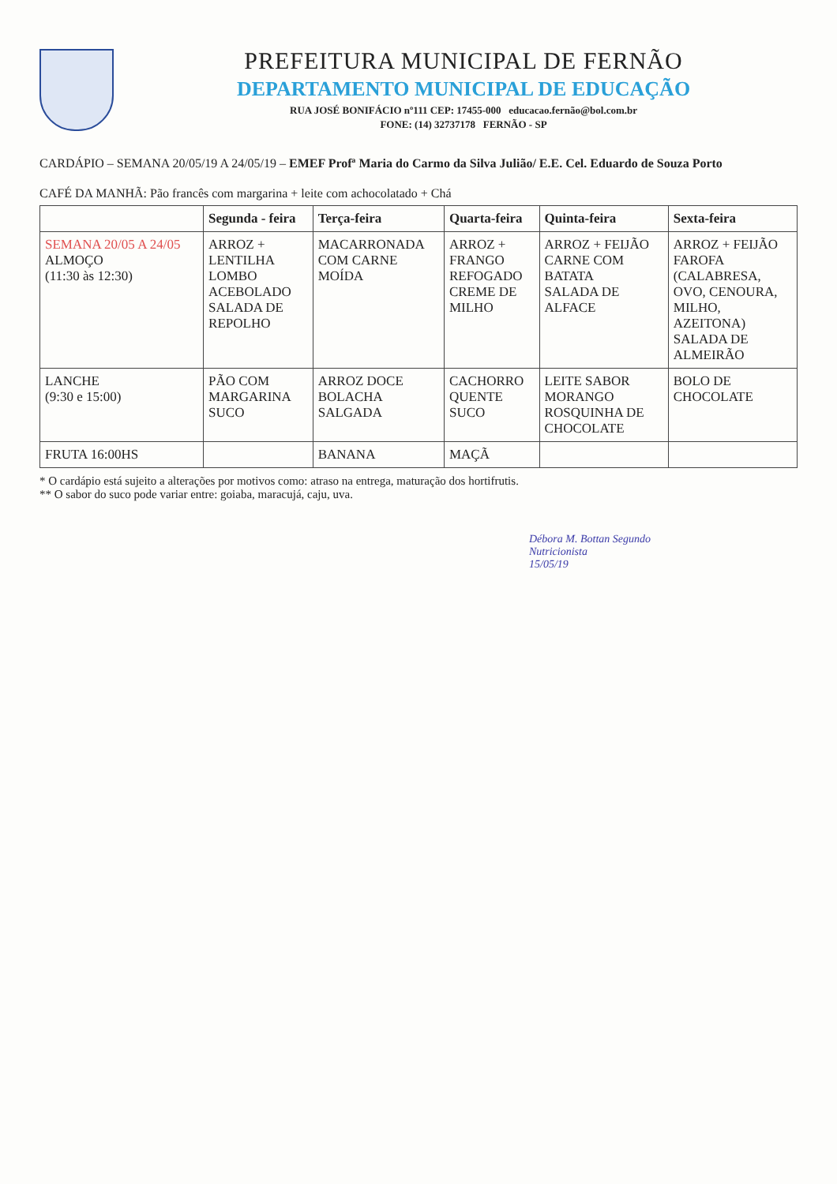PREFEITURA MUNICIPAL DE FERNÃO
DEPARTAMENTO MUNICIPAL DE EDUCAÇÃO
RUA JOSÉ BONIFÁCIO nº111 CEP: 17455-000 educacao.fernão@bol.com.br
FONE: (14) 32737178 FERNÃO - SP
CARDÁPIO – SEMANA 20/05/19 A 24/05/19 – EMEF Profª Maria do Carmo da Silva Julião/ E.E. Cel. Eduardo de Souza Porto
CAFÉ DA MANHÃ: Pão francês com margarina + leite com achocolatado + Chá
| | Segunda - feira | Terça-feira | Quarta-feira | Quinta-feira | Sexta-feira |
| --- | --- | --- | --- | --- | --- |
| SEMANA 20/05 A 24/05 ALMOÇO (11:30 às 12:30) | ARROZ + LENTILHA LOMBO ACEBOLADO SALADA DE REPOLHO | MACARRONADA COM CARNE MOÍDA | ARROZ + FRANGO REFOGADO CREME DE MILHO | ARROZ + FEIJÃO CARNE COM BATATA SALADA DE ALFACE | ARROZ + FEIJÃO FAROFA (CALABRESA, OVO, CENOURA, MILHO, AZEITONA) SALADA DE ALMEIRÃO |
| LANCHE (9:30 e 15:00) | PÃO COM MARGARINA SUCO | ARROZ DOCE BOLACHA SALGADA | CACHORRO QUENTE SUCO | LEITE SABOR MORANGO ROSQUINHA DE CHOCOLATE | BOLO DE CHOCOLATE |
| FRUTA 16:00HS | | BANANA | MAÇÃ | | |
* O cardápio está sujeito a alterações por motivos como: atraso na entrega, maturação dos hortifrutis.
** O sabor do suco pode variar entre: goiaba, maracujá, caju, uva.
Débora M. Bottan Segundo
Nutricionista
15/05/19